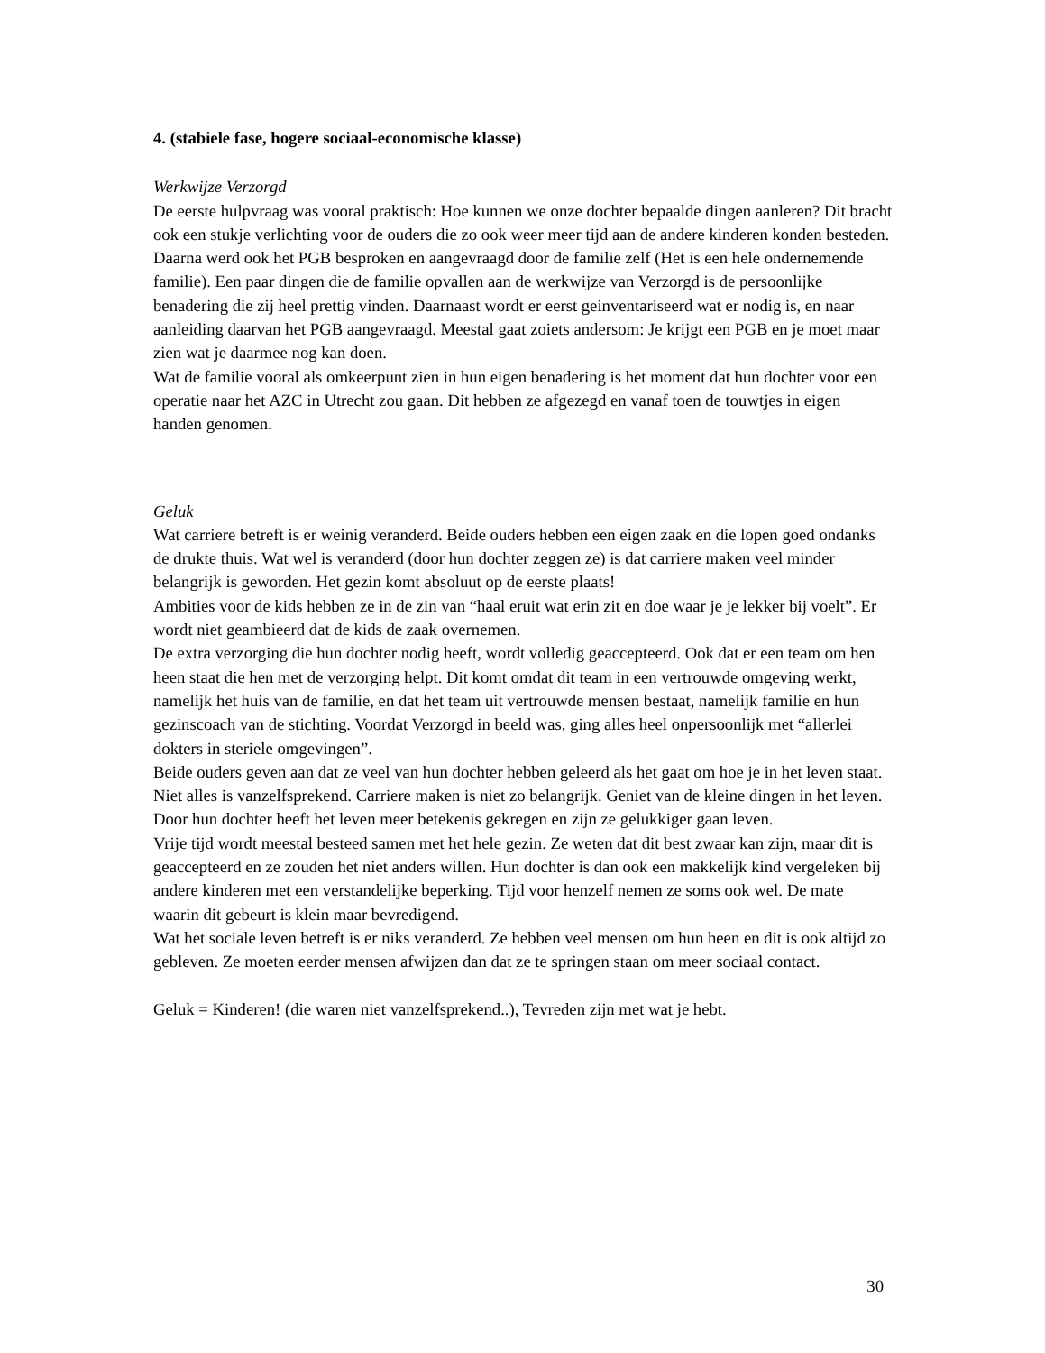4. (stabiele fase, hogere sociaal-economische klasse)
Werkwijze Verzorgd
De eerste hulpvraag was vooral praktisch: Hoe kunnen we onze dochter bepaalde dingen aanleren? Dit bracht ook een stukje verlichting voor de ouders die zo ook weer meer tijd aan de andere kinderen konden besteden. Daarna werd ook het PGB besproken en aangevraagd door de familie zelf (Het is een hele ondernemende familie). Een paar dingen die de familie opvallen aan de werkwijze van Verzorgd is de persoonlijke benadering die zij heel prettig vinden. Daarnaast wordt er eerst geinventariseerd wat er nodig is, en naar aanleiding daarvan het PGB aangevraagd. Meestal gaat zoiets andersom: Je krijgt een PGB en je moet maar zien wat je daarmee nog kan doen.
Wat de familie vooral als omkeerpunt zien in hun eigen benadering is het moment dat hun dochter voor een operatie naar het AZC in Utrecht zou gaan. Dit hebben ze afgezegd en vanaf toen de touwtjes in eigen handen genomen.
Geluk
Wat carriere betreft is er weinig veranderd. Beide ouders hebben een eigen zaak en die lopen goed ondanks de drukte thuis. Wat wel is veranderd (door hun dochter zeggen ze) is dat carriere maken veel minder belangrijk is geworden. Het gezin komt absoluut op de eerste plaats!
Ambities voor de kids hebben ze in de zin van “haal eruit wat erin zit en doe waar je je lekker bij voelt”. Er wordt niet geambieerd dat de kids de zaak overnemen.
De extra verzorging die hun dochter nodig heeft, wordt volledig geaccepteerd. Ook dat er een team om hen heen staat die hen met de verzorging helpt. Dit komt omdat dit team in een vertrouwde omgeving werkt, namelijk het huis van de familie, en dat het team uit vertrouwde mensen bestaat, namelijk familie en hun gezinscoach van de stichting. Voordat Verzorgd in beeld was, ging alles heel onpersoonlijk met “allerlei dokters in steriele omgevingen”.
Beide ouders geven aan dat ze veel van hun dochter hebben geleerd als het gaat om hoe je in het leven staat. Niet alles is vanzelfsprekend. Carriere maken is niet zo belangrijk. Geniet van de kleine dingen in het leven. Door hun dochter heeft het leven meer betekenis gekregen en zijn ze gelukkiger gaan leven.
Vrije tijd wordt meestal besteed samen met het hele gezin. Ze weten dat dit best zwaar kan zijn, maar dit is geaccepteerd en ze zouden het niet anders willen. Hun dochter is dan ook een makkelijk kind vergeleken bij andere kinderen met een verstandelijke beperking. Tijd voor henzelf nemen ze soms ook wel. De mate waarin dit gebeurt is klein maar bevredigend.
Wat het sociale leven betreft is er niks veranderd. Ze hebben veel mensen om hun heen en dit is ook altijd zo gebleven. Ze moeten eerder mensen afwijzen dan dat ze te springen staan om meer sociaal contact.
Geluk = Kinderen! (die waren niet vanzelfsprekend..), Tevreden zijn met wat je hebt.
30